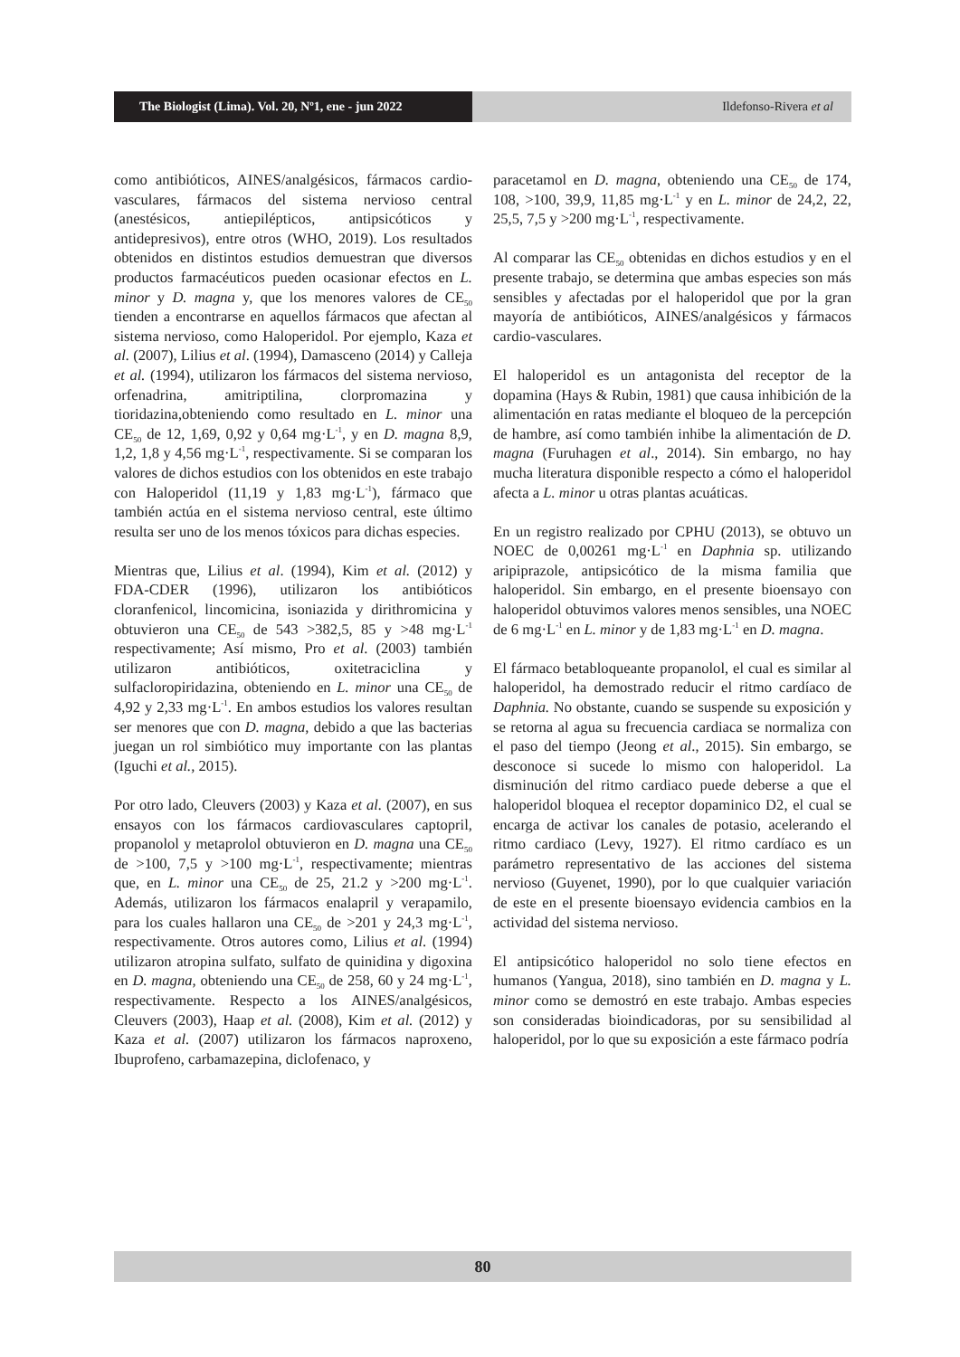The Biologist (Lima). Vol. 20, Nº1, ene - jun 2022
Ildefonso-Rivera et al
como antibióticos, AINES/analgésicos, fármacos cardio-vasculares, fármacos del sistema nervioso central (anestésicos, antiepilépticos, antipsicóticos y antidepresivos), entre otros (WHO, 2019). Los resultados obtenidos en distintos estudios demuestran que diversos productos farmacéuticos pueden ocasionar efectos en L. minor y D. magna y, que los menores valores de CE<sub>50</sub> tienden a encontrarse en aquellos fármacos que afectan al sistema nervioso, como Haloperidol. Por ejemplo, Kaza et al. (2007), Lilius et al. (1994), Damasceno (2014) y Calleja et al. (1994), utilizaron los fármacos del sistema nervioso, orfenadrina, amitriptilina, clorpromazina y tioridazina,obteniendo como resultado en L. minor una CE<sub>50</sub> de 12, 1,69, 0,92 y 0,64 mg·L<sup>-1</sup>, y en D. magna 8,9, 1,2, 1,8 y 4,56 mg·L<sup>-1</sup>, respectivamente. Si se comparan los valores de dichos estudios con los obtenidos en este trabajo con Haloperidol (11,19 y 1,83 mg·L<sup>-1</sup>), fármaco que también actúa en el sistema nervioso central, este último resulta ser uno de los menos tóxicos para dichas especies.
Mientras que, Lilius et al. (1994), Kim et al. (2012) y FDA-CDER (1996), utilizaron los antibióticos cloranfenicol, lincomicina, isoniazida y dirithromicina y obtuvieron una CE<sub>50</sub> de 543 >382,5, 85 y >48 mg·L<sup>-1</sup> respectivamente; Así mismo, Pro et al. (2003) también utilizaron antibióticos, oxitetraciclina y sulfacloropiridazina, obteniendo en L. minor una CE<sub>50</sub> de 4,92 y 2,33 mg·L<sup>-1</sup>. En ambos estudios los valores resultan ser menores que con D. magna, debido a que las bacterias juegan un rol simbiótico muy importante con las plantas (Iguchi et al., 2015).
Por otro lado, Cleuvers (2003) y Kaza et al. (2007), en sus ensayos con los fármacos cardiovasculares captopril, propanolol y metaprolol obtuvieron en D. magna una CE<sub>50</sub> de >100, 7,5 y >100 mg·L<sup>-1</sup>, respectivamente; mientras que, en L. minor una CE<sub>50</sub> de 25, 21.2 y >200 mg·L<sup>-1</sup>. Además, utilizaron los fármacos enalapril y verapamilo, para los cuales hallaron una CE<sub>50</sub> de >201 y 24,3 mg·L<sup>-1</sup>, respectivamente. Otros autores como, Lilius et al. (1994) utilizaron atropina sulfato, sulfato de quinidina y digoxina en D. magna, obteniendo una CE<sub>50</sub> de 258, 60 y 24 mg·L<sup>-1</sup>, respectivamente. Respecto a los AINES/analgésicos, Cleuvers (2003), Haap et al. (2008), Kim et al. (2012) y Kaza et al. (2007) utilizaron los fármacos naproxeno, Ibuprofeno, carbamazepina, diclofenaco, y
paracetamol en D. magna, obteniendo una CE<sub>50</sub> de 174, 108, >100, 39,9, 11,85 mg·L<sup>-1</sup> y en L. minor de 24,2, 22, 25,5, 7,5 y >200 mg·L<sup>-1</sup>, respectivamente.
Al comparar las CE<sub>50</sub> obtenidas en dichos estudios y en el presente trabajo, se determina que ambas especies son más sensibles y afectadas por el haloperidol que por la gran mayoría de antibióticos, AINES/analgésicos y fármacos cardio-vasculares.
El haloperidol es un antagonista del receptor de la dopamina (Hays & Rubin, 1981) que causa inhibición de la alimentación en ratas mediante el bloqueo de la percepción de hambre, así como también inhibe la alimentación de D. magna (Furuhagen et al., 2014). Sin embargo, no hay mucha literatura disponible respecto a cómo el haloperidol afecta a L. minor u otras plantas acuáticas.
En un registro realizado por CPHU (2013), se obtuvo un NOEC de 0,00261 mg·L<sup>-1</sup> en Daphnia sp. utilizando aripiprazole, antipsicótico de la misma familia que haloperidol. Sin embargo, en el presente bioensayo con haloperidol obtuvimos valores menos sensibles, una NOEC de 6 mg·L<sup>-1</sup> en L. minor y de 1,83 mg·L<sup>-1</sup> en D. magna.
El fármaco betabloqueante propanolol, el cual es similar al haloperidol, ha demostrado reducir el ritmo cardíaco de Daphnia. No obstante, cuando se suspende su exposición y se retorna al agua su frecuencia cardiaca se normaliza con el paso del tiempo (Jeong et al., 2015). Sin embargo, se desconoce si sucede lo mismo con haloperidol. La disminución del ritmo cardiaco puede deberse a que el haloperidol bloquea el receptor dopaminico D2, el cual se encarga de activar los canales de potasio, acelerando el ritmo cardiaco (Levy, 1927). El ritmo cardíaco es un parámetro representativo de las acciones del sistema nervioso (Guyenet, 1990), por lo que cualquier variación de este en el presente bioensayo evidencia cambios en la actividad del sistema nervioso.
El antipsicótico haloperidol no solo tiene efectos en humanos (Yangua, 2018), sino también en D. magna y L. minor como se demostró en este trabajo. Ambas especies son consideradas bioindicadoras, por su sensibilidad al haloperidol, por lo que su exposición a este fármaco podría
80